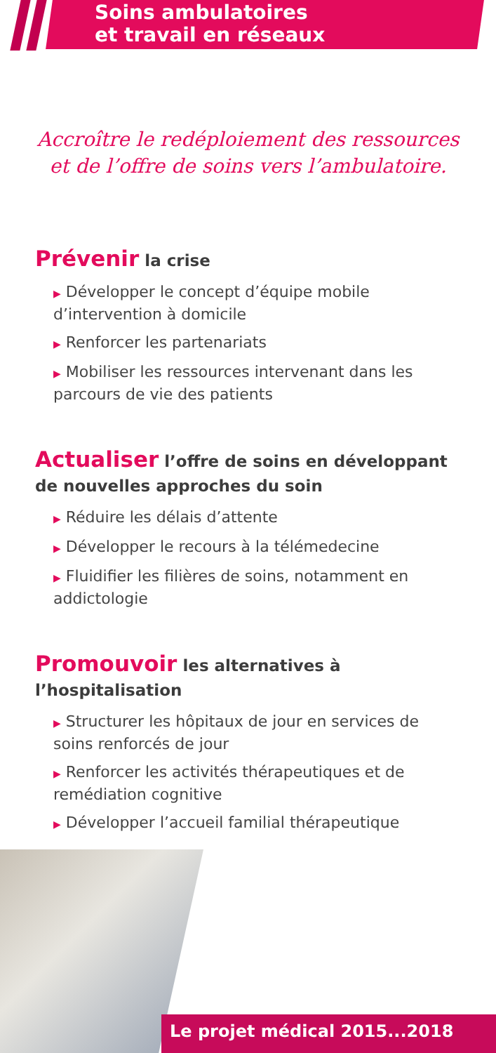Soins ambulatoires
et travail en réseaux
Accroître le redéploiement des ressources
et de l’offre de soins vers l’ambulatoire.
Prévenir la crise
▶ Développer le concept d’équipe mobile d’intervention à domicile
▶ Renforcer les partenariats
▶ Mobiliser les ressources intervenant dans les parcours de vie des patients
Actualiser l’offre de soins en développant de nouvelles approches du soin
▶ Réduire les délais d’attente
▶ Développer le recours à la télémedecine
▶ Fluidifier les filières de soins, notamment en addictologie
Promouvoir les alternatives à l’hospitalisation
▶ Structurer les hôpitaux de jour en services de soins renforcés de jour
▶ Renforcer les activités thérapeutiques et de remédiation cognitive
▶ Développer l’accueil familial thérapeutique
Le projet médical 2015...2018